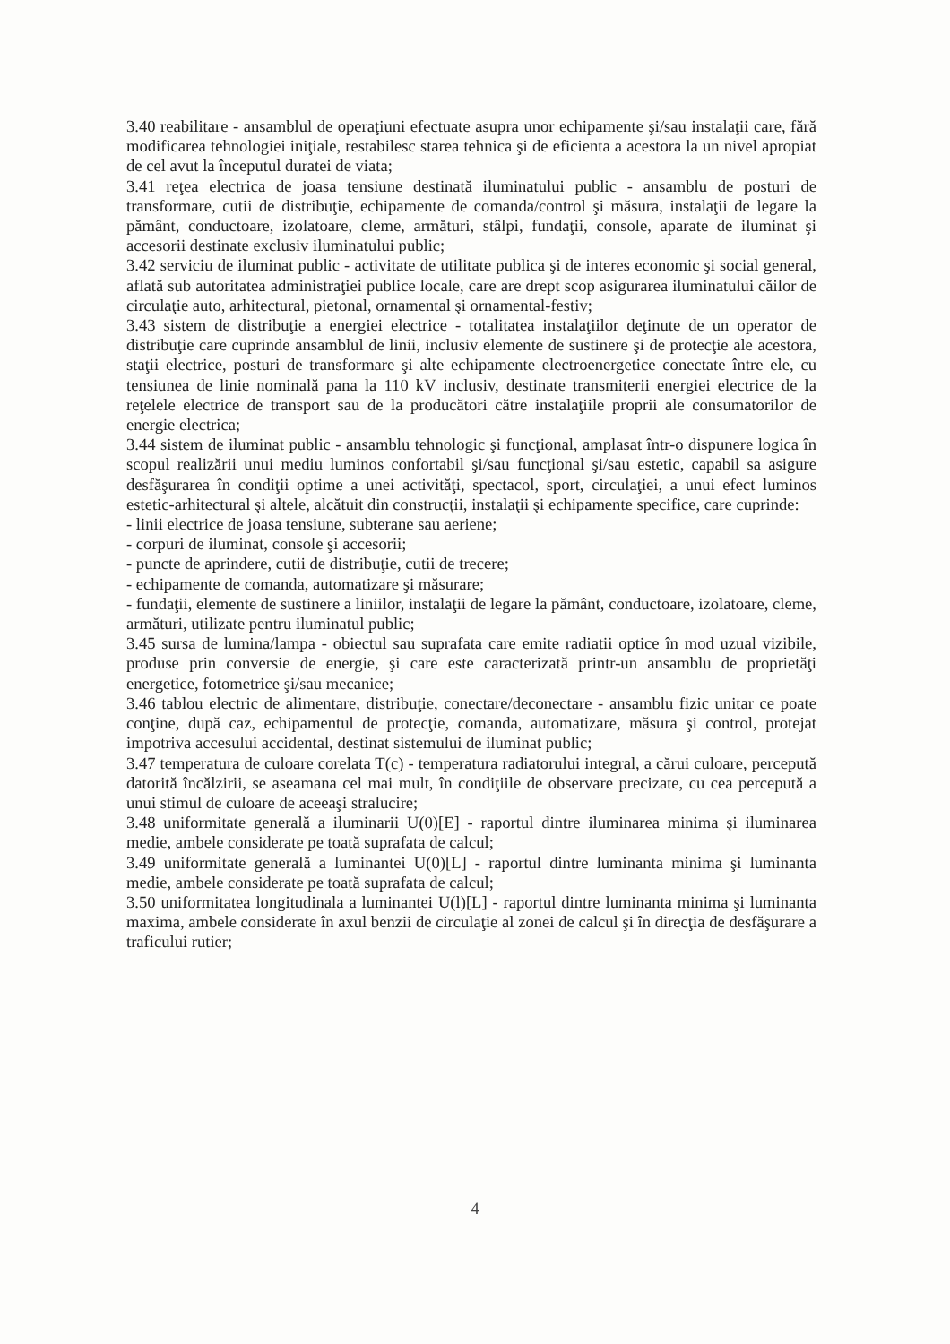3.40 reabilitare - ansamblul de operaţiuni efectuate asupra unor echipamente şi/sau instalaţii care, fără modificarea tehnologiei iniţiale, restabilesc starea tehnica şi de eficienta a acestora la un nivel apropiat de cel avut la începutul duratei de viata;
3.41 reţea electrica de joasa tensiune destinată iluminatului public - ansamblu de posturi de transformare, cutii de distribuţie, echipamente de comanda/control şi măsura, instalaţii de legare la pământ, conductoare, izolatoare, cleme, armături, stâlpi, fundaţii, console, aparate de iluminat şi accesorii destinate exclusiv iluminatului public;
3.42 serviciu de iluminat public - activitate de utilitate publica şi de interes economic şi social general, aflată sub autoritatea administraţiei publice locale, care are drept scop asigurarea iluminatului căilor de circulaţie auto, arhitectural, pietonal, ornamental şi ornamental-festiv;
3.43 sistem de distribuţie a energiei electrice - totalitatea instalaţiilor deţinute de un operator de distribuţie care cuprinde ansamblul de linii, inclusiv elemente de sustinere şi de protecţie ale acestora, staţii electrice, posturi de transformare şi alte echipamente electroenergetice conectate între ele, cu tensiunea de linie nominală pana la 110 kV inclusiv, destinate transmiterii energiei electrice de la reţelele electrice de transport sau de la producători către instalaţiile proprii ale consumatorilor de energie electrica;
3.44 sistem de iluminat public - ansamblu tehnologic şi funcţional, amplasat într-o dispunere logica în scopul realizării unui mediu luminos confortabil şi/sau funcţional şi/sau estetic, capabil sa asigure desfăşurarea în condiţii optime a unei activităţi, spectacol, sport, circulaţiei, a unui efect luminos estetic-arhitectural şi altele, alcătuit din construcţii, instalaţii şi echipamente specifice, care cuprinde:
- linii electrice de joasa tensiune, subterane sau aeriene;
- corpuri de iluminat, console şi accesorii;
- puncte de aprindere, cutii de distribuţie, cutii de trecere;
- echipamente de comanda, automatizare şi măsurare;
- fundaţii, elemente de sustinere a liniilor, instalaţii de legare la pământ, conductoare, izolatoare, cleme, armături, utilizate pentru iluminatul public;
3.45 sursa de lumina/lampa - obiectul sau suprafata care emite radiatii optice în mod uzual vizibile, produse prin conversie de energie, şi care este caracterizată printr-un ansamblu de proprietăţi energetice, fotometrice şi/sau mecanice;
3.46 tablou electric de alimentare, distribuţie, conectare/deconectare - ansamblu fizic unitar ce poate conţine, după caz, echipamentul de protecţie, comanda, automatizare, măsura şi control, protejat impotriva accesului accidental, destinat sistemului de iluminat public;
3.47 temperatura de culoare corelata T(c) - temperatura radiatorului integral, a cărui culoare, percepută datorită încălzirii, se aseamana cel mai mult, în condiţiile de observare precizate, cu cea percepută a unui stimul de culoare de aceeaşi stralucire;
3.48 uniformitate generală a iluminarii U(0)[E] - raportul dintre iluminarea minima şi iluminarea medie, ambele considerate pe toată suprafata de calcul;
3.49 uniformitate generală a luminantei U(0)[L] - raportul dintre luminanta minima şi luminanta medie, ambele considerate pe toată suprafata de calcul;
3.50 uniformitatea longitudinala a luminantei U(l)[L] - raportul dintre luminanta minima şi luminanta maxima, ambele considerate în axul benzii de circulaţie al zonei de calcul şi în direcţia de desfăşurare a traficului rutier;
4